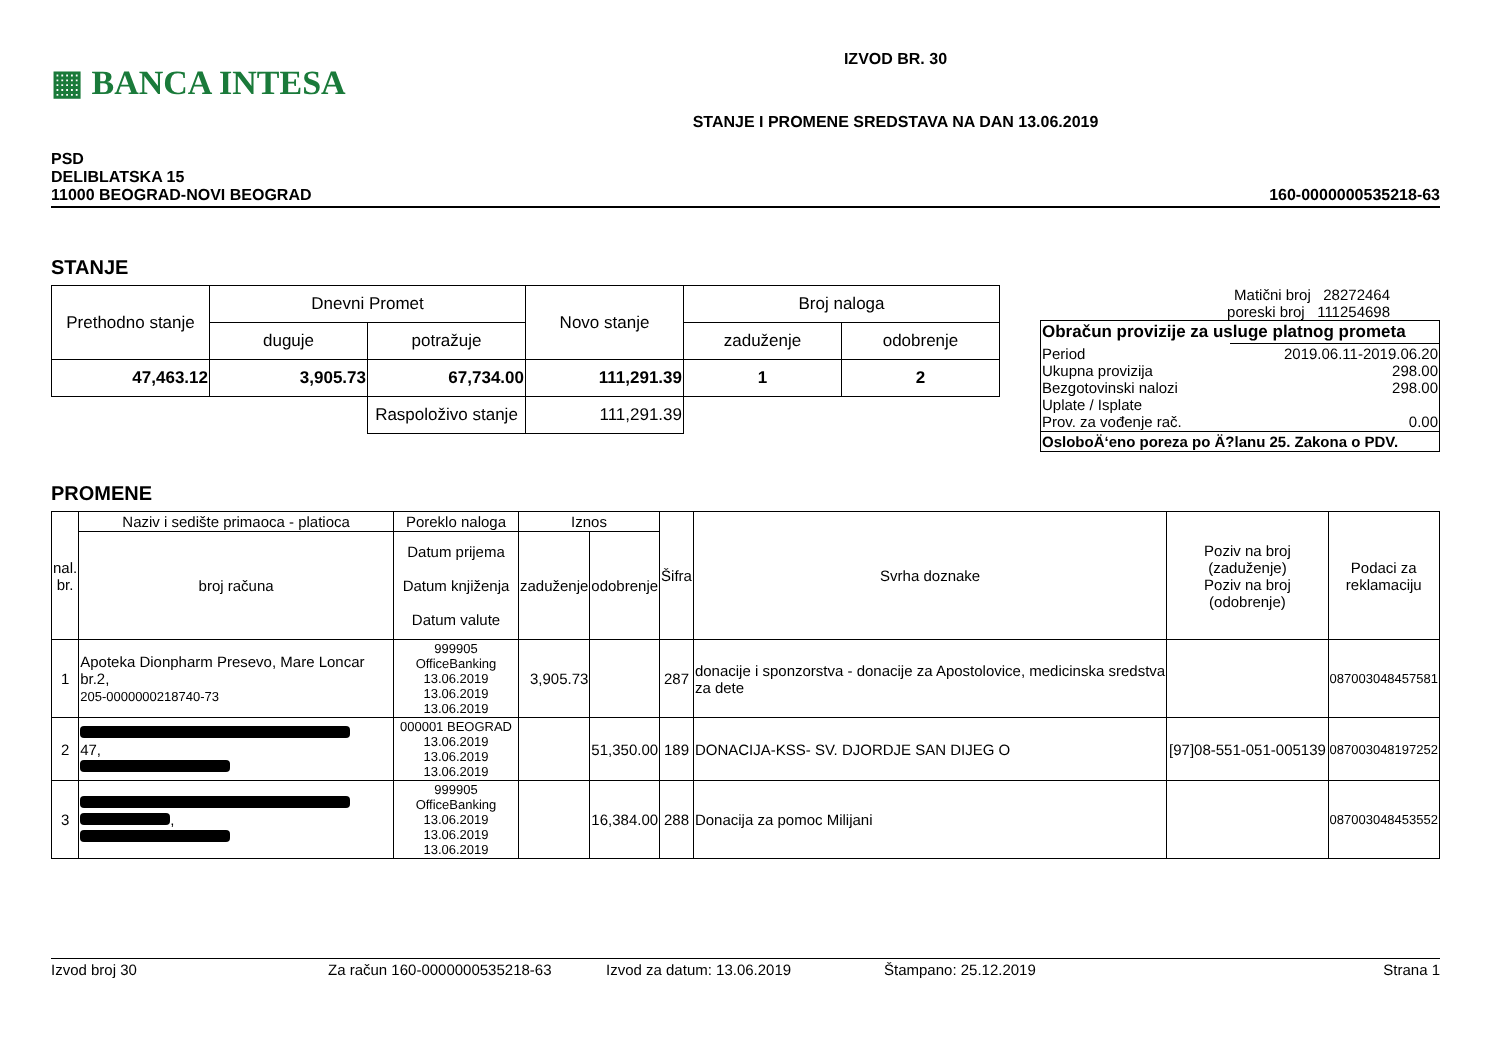▦ BANCA INTESA
IZVOD BR. 30
STANJE I PROMENE SREDSTAVA NA DAN 13.06.2019
PSD
DELIBLATSKA 15
11000 BEOGRAD-NOVI BEOGRAD
160-0000000535218-63
STANJE
| Prethodno stanje | Dnevni Promet | | Novo stanje | Broj naloga | |
| --- | --- | --- | --- | --- | --- |
| | duguje | potražuje | | zaduženje | odobrenje |
| 47,463.12 | 3,905.73 | 67,734.00 | 111,291.39 | 1 | 2 |
| | | Raspoloživo stanje | 111,291.39 | | |
Matični broj 28272464
poreski broj 111254698
| Obračun provizije za usluge platnog prometa | |
| Period Ukupna provizija Bezgotovinski nalozi Uplate / Isplate Prov. za vođenje rač. | 2019.06.11-2019.06.20 298.00 298.00 0.00 |
| OsloboÄ‘eno poreza po Ä?lanu 25. Zakona o PDV. | |
PROMENE
| nal. br. | Naziv i sedište primaoca - platioca | Poreklo naloga | Iznos | | Šifra | Svrha doznake | Poziv na broj (zaduženje) Poziv na broj (odobrenje) | Podaci za reklamaciju |
| --- | --- | --- | --- | --- | --- | --- | --- | --- |
| | broj računa | Datum prijema Datum knjiženja Datum valute | zaduženje | odobrenje | | | | |
| 1 | Apoteka Dionpharm Presevo, Mare Loncar br.2, 205-0000000218740-73 | 999905 OfficeBanking 13.06.2019 13.06.2019 13.06.2019 | 3,905.73 | | 287 | donacije i sponzorstva - donacije za Apostolovice, medicinska sredstva za dete | | 087003048457581 |
| 2 | 47, | 000001 BEOGRAD 13.06.2019 13.06.2019 13.06.2019 | | 51,350.00 | 189 | DONACIJA-KSS- SV. DJORDJE SAN DIJEG O | [97]08-551-051-005139 | 087003048197252 |
| 3 | , | 999905 OfficeBanking 13.06.2019 13.06.2019 13.06.2019 | | 16,384.00 | 288 | Donacija za pomoc Milijani | | 087003048453552 |
Izvod broj 30 Za račun 160-0000000535218-63 Izvod za datum: 13.06.2019 Štampano: 25.12.2019 Strana 1